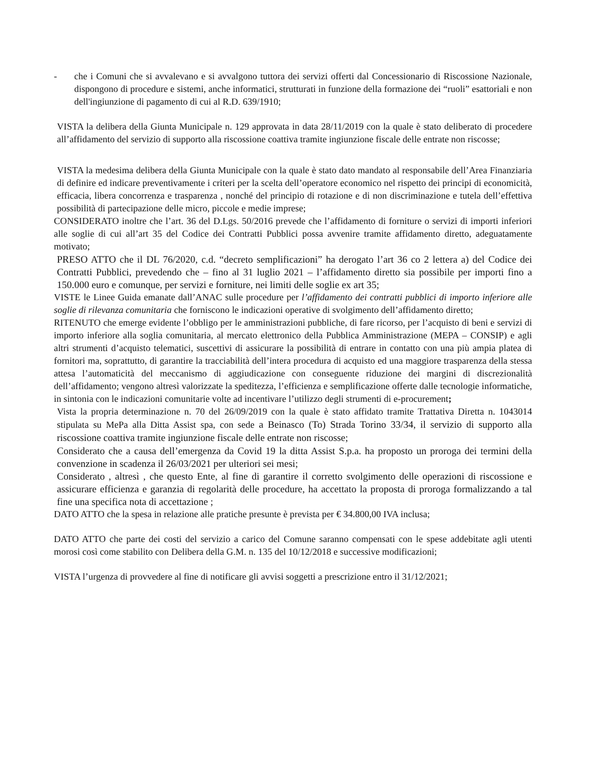- che i Comuni che si avvalevano e si avvalgono tuttora dei servizi offerti dal Concessionario di Riscossione Nazionale, dispongono di procedure e sistemi, anche informatici, strutturati in funzione della formazione dei “ruoli” esattoriali e non dell'ingiunzione di pagamento di cui al R.D. 639/1910;
VISTA la delibera della Giunta Municipale n. 129 approvata in data 28/11/2019 con la quale è stato deliberato di procedere all’affidamento del servizio di supporto alla riscossione coattiva tramite ingiunzione fiscale delle entrate non riscosse;
VISTA la medesima delibera della Giunta Municipale con la quale è stato dato mandato al responsabile dell’Area Finanziaria di definire ed indicare preventivamente i criteri per la scelta dell’operatore economico nel rispetto dei principi di economicità, efficacia, libera concorrenza e trasparenza , nonché del principio di rotazione e di non discriminazione e tutela dell’effettiva possibilità di partecipazione delle micro, piccole e medie imprese;
CONSIDERATO inoltre che l’art. 36 del D.Lgs. 50/2016 prevede che l’affidamento di forniture o servizi di importi inferiori alle soglie di cui all’art 35 del Codice dei Contratti Pubblici possa avvenire tramite affidamento diretto, adeguatamente motivato;
PRESO ATTO che il DL 76/2020, c.d. “decreto semplificazioni” ha derogato l’art 36 co 2 lettera a) del Codice dei Contratti Pubblici, prevedendo che – fino al 31 luglio 2021 – l’affidamento diretto sia possibile per importi fino a 150.000 euro e comunque, per servizi e forniture, nei limiti delle soglie ex art 35;
VISTE le Linee Guida emanate dall’ANAC sulle procedure per l’affidamento dei contratti pubblici di importo inferiore alle soglie di rilevanza comunitaria che forniscono le indicazioni operative di svolgimento dell’affidamento diretto;
RITENUTO che emerge evidente l’obbligo per le amministrazioni pubbliche, di fare ricorso, per l’acquisto di beni e servizi di importo inferiore alla soglia comunitaria, al mercato elettronico della Pubblica Amministrazione (MEPA – CONSIP) e agli altri strumenti d’acquisto telematici, suscettivi di assicurare la possibilità di entrare in contatto con una più ampia platea di fornitori ma, soprattutto, di garantire la tracciabilità dell’intera procedura di acquisto ed una maggiore trasparenza della stessa attesa l’automaticità del meccanismo di aggiudicazione con conseguente riduzione dei margini di discrezionalità dell’affidamento; vengono altresì valorizzate la speditezza, l’efficienza e semplificazione offerte dalle tecnologie informatiche, in sintonia con le indicazioni comunitarie volte ad incentivare l’utilizzo degli strumenti di e-procurement;
Vista la propria determinazione n. 70 del 26/09/2019 con la quale è stato affidato tramite Trattativa Diretta n. 1043014 stipulata su MePa alla Ditta Assist spa, con sede a Beinasco (To) Strada Torino 33/34, il servizio di supporto alla riscossione coattiva tramite ingiunzione fiscale delle entrate non riscosse;
Considerato che a causa dell’emergenza da Covid 19 la ditta Assist S.p.a. ha proposto un proroga dei termini della convenzione in scadenza il 26/03/2021 per ulteriori sei mesi;
Considerato , altresì , che questo Ente, al fine di garantire il corretto svolgimento delle operazioni di riscossione e assicurare efficienza e garanzia di regolarità delle procedure, ha accettato la proposta di proroga formalizzando a tal fine una specifica nota di accettazione ;
DATO ATTO che la spesa in relazione alle pratiche presunte è prevista per € 34.800,00 IVA inclusa;
DATO ATTO che parte dei costi del servizio a carico del Comune saranno compensati con le spese addebitate agli utenti morosi così come stabilito con Delibera della G.M. n. 135 del 10/12/2018 e successive modificazioni;
VISTA l’urgenza di provvedere al fine di notificare gli avvisi soggetti a prescrizione entro il 31/12/2021;